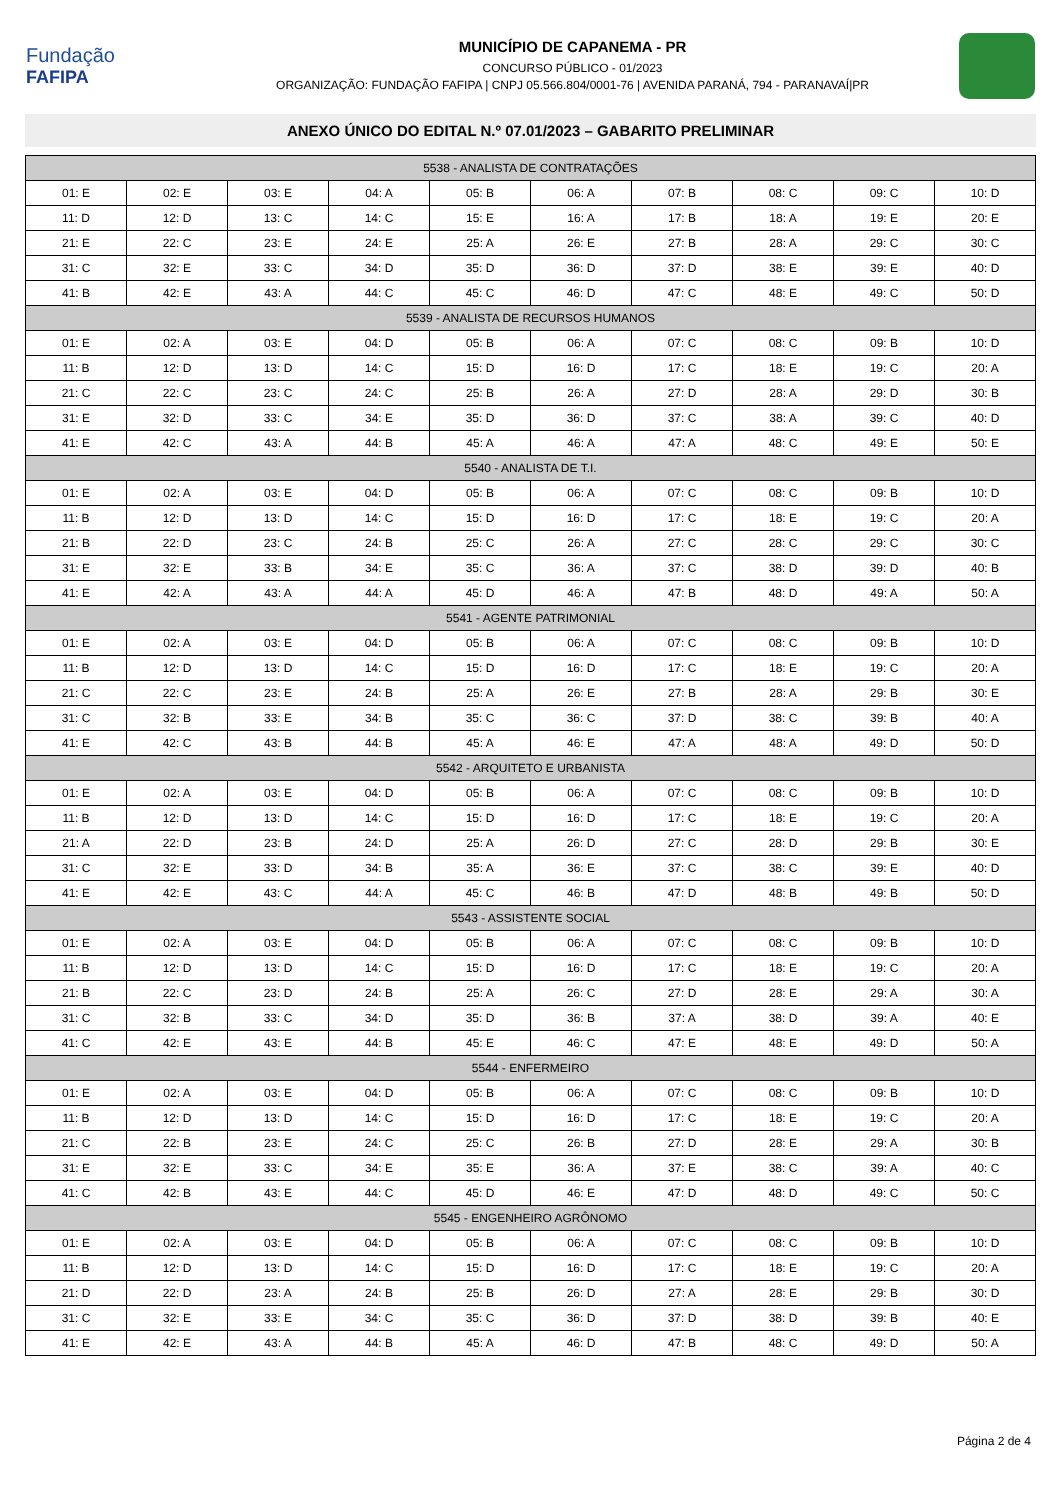Fundação
FAFIPA
MUNICÍPIO DE CAPANEMA - PR
CONCURSO PÚBLICO - 01/2023
ORGANIZAÇÃO: FUNDAÇÃO FAFIPA | CNPJ 05.566.804/0001-76 | AVENIDA PARANÁ, 794 - PARANAVAÍ|PR
ANEXO ÚNICO DO EDITAL N.º 07.01/2023 – GABARITO PRELIMINAR
| 5538 - ANALISTA DE CONTRATAÇÕES | | | | | | | | | |
| --- | --- | --- | --- | --- | --- | --- | --- | --- | --- |
| 01: E | 02: E | 03: E | 04: A | 05: B | 06: A | 07: B | 08: C | 09: C | 10: D |
| 11: D | 12: D | 13: C | 14: C | 15: E | 16: A | 17: B | 18: A | 19: E | 20: E |
| 21: E | 22: C | 23: E | 24: E | 25: A | 26: E | 27: B | 28: A | 29: C | 30: C |
| 31: C | 32: E | 33: C | 34: D | 35: D | 36: D | 37: D | 38: E | 39: E | 40: D |
| 41: B | 42: E | 43: A | 44: C | 45: C | 46: D | 47: C | 48: E | 49: C | 50: D |
| 5539 - ANALISTA DE RECURSOS HUMANOS | | | | | | | | | |
| 01: E | 02: A | 03: E | 04: D | 05: B | 06: A | 07: C | 08: C | 09: B | 10: D |
| 11: B | 12: D | 13: D | 14: C | 15: D | 16: D | 17: C | 18: E | 19: C | 20: A |
| 21: C | 22: C | 23: C | 24: C | 25: B | 26: A | 27: D | 28: A | 29: D | 30: B |
| 31: E | 32: D | 33: C | 34: E | 35: D | 36: D | 37: C | 38: A | 39: C | 40: D |
| 41: E | 42: C | 43: A | 44: B | 45: A | 46: A | 47: A | 48: C | 49: E | 50: E |
| 5540 - ANALISTA DE T.I. | | | | | | | | | |
| 01: E | 02: A | 03: E | 04: D | 05: B | 06: A | 07: C | 08: C | 09: B | 10: D |
| 11: B | 12: D | 13: D | 14: C | 15: D | 16: D | 17: C | 18: E | 19: C | 20: A |
| 21: B | 22: D | 23: C | 24: B | 25: C | 26: A | 27: C | 28: C | 29: C | 30: C |
| 31: E | 32: E | 33: B | 34: E | 35: C | 36: A | 37: C | 38: D | 39: D | 40: B |
| 41: E | 42: A | 43: A | 44: A | 45: D | 46: A | 47: B | 48: D | 49: A | 50: A |
| 5541 - AGENTE PATRIMONIAL | | | | | | | | | |
| 01: E | 02: A | 03: E | 04: D | 05: B | 06: A | 07: C | 08: C | 09: B | 10: D |
| 11: B | 12: D | 13: D | 14: C | 15: D | 16: D | 17: C | 18: E | 19: C | 20: A |
| 21: C | 22: C | 23: E | 24: B | 25: A | 26: E | 27: B | 28: A | 29: B | 30: E |
| 31: C | 32: B | 33: E | 34: B | 35: C | 36: C | 37: D | 38: C | 39: B | 40: A |
| 41: E | 42: C | 43: B | 44: B | 45: A | 46: E | 47: A | 48: A | 49: D | 50: D |
| 5542 - ARQUITETO E URBANISTA | | | | | | | | | |
| 01: E | 02: A | 03: E | 04: D | 05: B | 06: A | 07: C | 08: C | 09: B | 10: D |
| 11: B | 12: D | 13: D | 14: C | 15: D | 16: D | 17: C | 18: E | 19: C | 20: A |
| 21: A | 22: D | 23: B | 24: D | 25: A | 26: D | 27: C | 28: D | 29: B | 30: E |
| 31: C | 32: E | 33: D | 34: B | 35: A | 36: E | 37: C | 38: C | 39: E | 40: D |
| 41: E | 42: E | 43: C | 44: A | 45: C | 46: B | 47: D | 48: B | 49: B | 50: D |
| 5543 - ASSISTENTE SOCIAL | | | | | | | | | |
| 01: E | 02: A | 03: E | 04: D | 05: B | 06: A | 07: C | 08: C | 09: B | 10: D |
| 11: B | 12: D | 13: D | 14: C | 15: D | 16: D | 17: C | 18: E | 19: C | 20: A |
| 21: B | 22: C | 23: D | 24: B | 25: A | 26: C | 27: D | 28: E | 29: A | 30: A |
| 31: C | 32: B | 33: C | 34: D | 35: D | 36: B | 37: A | 38: D | 39: A | 40: E |
| 41: C | 42: E | 43: E | 44: B | 45: E | 46: C | 47: E | 48: E | 49: D | 50: A |
| 5544 - ENFERMEIRO | | | | | | | | | |
| 01: E | 02: A | 03: E | 04: D | 05: B | 06: A | 07: C | 08: C | 09: B | 10: D |
| 11: B | 12: D | 13: D | 14: C | 15: D | 16: D | 17: C | 18: E | 19: C | 20: A |
| 21: C | 22: B | 23: E | 24: C | 25: C | 26: B | 27: D | 28: E | 29: A | 30: B |
| 31: E | 32: E | 33: C | 34: E | 35: E | 36: A | 37: E | 38: C | 39: A | 40: C |
| 41: C | 42: B | 43: E | 44: C | 45: D | 46: E | 47: D | 48: D | 49: C | 50: C |
| 5545 - ENGENHEIRO AGRÔNOMO | | | | | | | | | |
| 01: E | 02: A | 03: E | 04: D | 05: B | 06: A | 07: C | 08: C | 09: B | 10: D |
| 11: B | 12: D | 13: D | 14: C | 15: D | 16: D | 17: C | 18: E | 19: C | 20: A |
| 21: D | 22: D | 23: A | 24: B | 25: B | 26: D | 27: A | 28: E | 29: B | 30: D |
| 31: C | 32: E | 33: E | 34: C | 35: C | 36: D | 37: D | 38: D | 39: B | 40: E |
| 41: E | 42: E | 43: A | 44: B | 45: A | 46: D | 47: B | 48: C | 49: D | 50: A |
Página 2 de 4